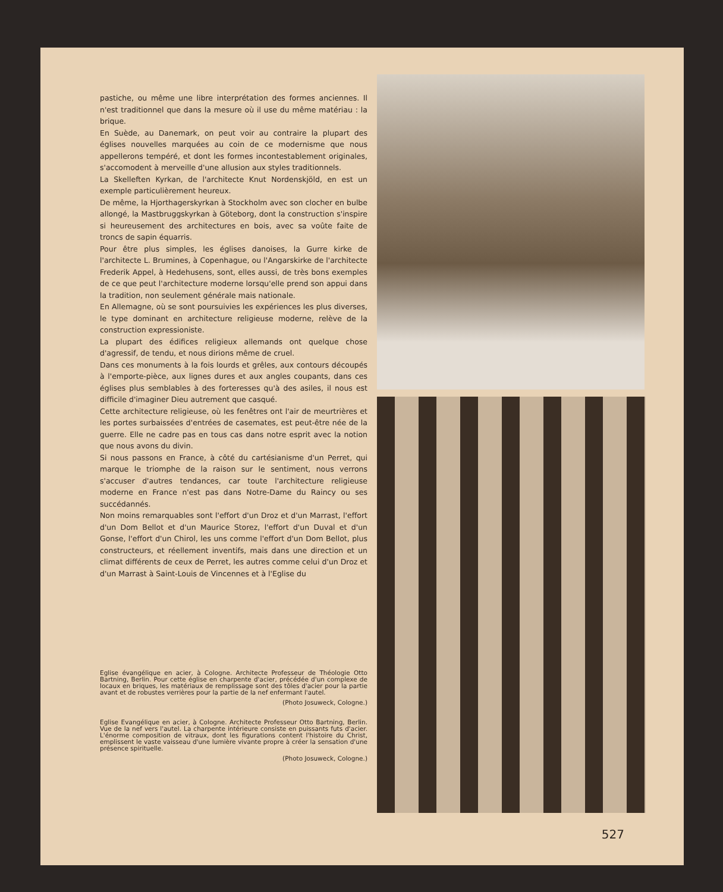pastiche, ou même une libre interprétation des formes anciennes. Il n'est traditionnel que dans la mesure où il use du même matériau : la brique.
En Suède, au Danemark, on peut voir au contraire la plupart des églises nouvelles marquées au coin de ce modernisme que nous appellerons tempéré, et dont les formes incontestablement originales, s'accomodent à merveille d'une allusion aux styles traditionnels.
La Skelleften Kyrkan, de l'architecte Knut Nordenskjöld, en est un exemple particulièrement heureux.
De même, la Hjorthagerskyrkan à Stockholm avec son clocher en bulbe allongé, la Mastbruggskyrkan à Göteborg, dont la construction s'inspire si heureusement des architectures en bois, avec sa voûte faite de troncs de sapin équarris.
Pour être plus simples, les églises danoises, la Gurre kirke de l'architecte L. Brumines, à Copenhague, ou l'Angarskirke de l'architecte Frederik Appel, à Hedehusens, sont, elles aussi, de très bons exemples de ce que peut l'architecture moderne lorsqu'elle prend son appui dans la tradition, non seulement générale mais nationale.
En Allemagne, où se sont poursuivies les expériences les plus diverses, le type dominant en architecture religieuse moderne, relève de la construction expressioniste.
La plupart des édifices religieux allemands ont quelque chose d'agressif, de tendu, et nous dirions même de cruel.
Dans ces monuments à la fois lourds et grêles, aux contours découpés à l'emporte-pièce, aux lignes dures et aux angles coupants, dans ces églises plus semblables à des forteresses qu'à des asiles, il nous est difficile d'imaginer Dieu autrement que casqué.
Cette architecture religieuse, où les fenêtres ont l'air de meurtrières et les portes surbaissées d'entrées de casemates, est peut-être née de la guerre. Elle ne cadre pas en tous cas dans notre esprit avec la notion que nous avons du divin.
Si nous passons en France, à côté du cartésianisme d'un Perret, qui marque le triomphe de la raison sur le sentiment, nous verrons s'accuser d'autres tendances, car toute l'architecture religieuse moderne en France n'est pas dans Notre-Dame du Raincy ou ses succédannés.
Non moins remarquables sont l'effort d'un Droz et d'un Marrast, l'effort d'un Dom Bellot et d'un Maurice Storez, l'effort d'un Duval et d'un Gonse, l'effort d'un Chirol, les uns comme l'effort d'un Dom Bellot, plus constructeurs, et réellement inventifs, mais dans une direction et un climat différents de ceux de Perret, les autres comme celui d'un Droz et d'un Marrast à Saint-Louis de Vincennes et à l'Eglise du
Eglise évangélique en acier, à Cologne. Architecte Professeur de Théologie Otto Bartning, Berlin. Pour cette église en charpente d'acier, précédée d'un complexe de locaux en briques, les matériaux de remplissage sont des tôles d'acier pour la partie avant et de robustes verrières pour la partie de la nef enfermant l'autel.
(Photo Josuweck, Cologne.)
Eglise Evangélique en acier, à Cologne. Architecte Professeur Otto Bartning, Berlin. Vue de la nef vers l'autel. La charpente intérieure consiste en puissants futs d'acier. L'énorme composition de vitraux, dont les figurations content l'histoire du Christ, emplissent le vaste vaisseau d'une lumière vivante propre à créer la sensation d'une présence spirituelle.
(Photo Josuweck, Cologne.)
527